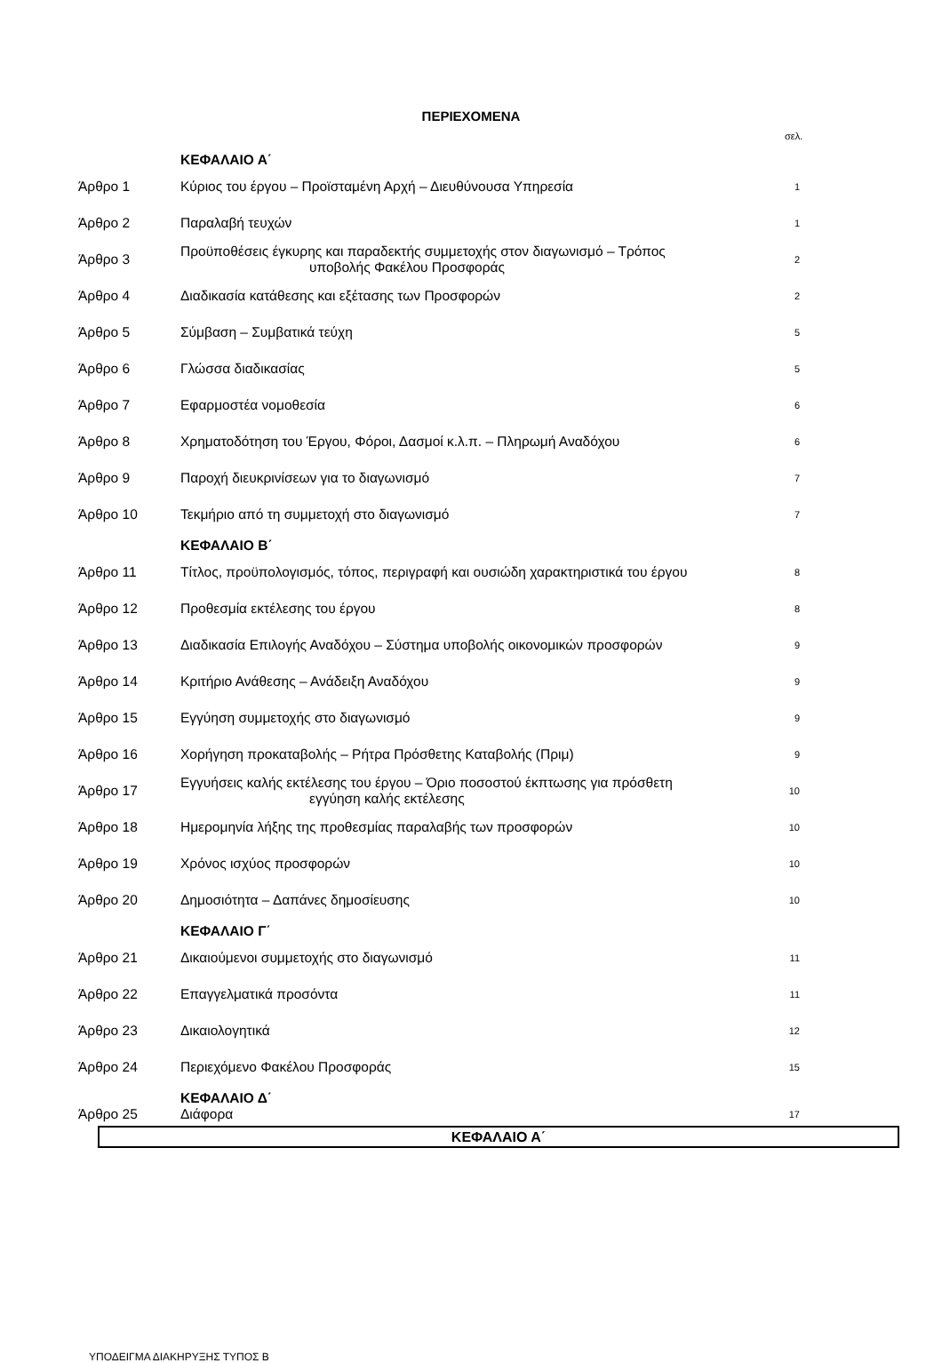ΠΕΡΙΕΧΟΜΕΝΑ
σελ.
| | ΚΕΦΑΛΑΙΟ Α΄ | |
| Άρθρο 1 | Κύριος του έργου – Προϊσταμένη Αρχή – Διευθύνουσα Υπηρεσία | 1 |
| Άρθρο 2 | Παραλαβή τευχών | 1 |
| Άρθρο 3 | Προϋποθέσεις έγκυρης και παραδεκτής συμμετοχής στον διαγωνισμό – Τρόπος υποβολής Φακέλου Προσφοράς | 2 |
| Άρθρο 4 | Διαδικασία κατάθεσης και εξέτασης των Προσφορών | 2 |
| Άρθρο 5 | Σύμβαση – Συμβατικά τεύχη | 5 |
| Άρθρο 6 | Γλώσσα διαδικασίας | 5 |
| Άρθρο 7 | Εφαρμοστέα νομοθεσία | 6 |
| Άρθρο 8 | Χρηματοδότηση του Έργου, Φόροι, Δασμοί κ.λ.π. – Πληρωμή Αναδόχου | 6 |
| Άρθρο 9 | Παροχή διευκρινίσεων για το διαγωνισμό | 7 |
| Άρθρο 10 | Τεκμήριο από τη συμμετοχή στο διαγωνισμό | 7 |
| | ΚΕΦΑΛΑΙΟ Β΄ | |
| Άρθρο 11 | Τίτλος, προϋπολογισμός, τόπος, περιγραφή και ουσιώδη χαρακτηριστικά του έργου | 8 |
| Άρθρο 12 | Προθεσμία εκτέλεσης του έργου | 8 |
| Άρθρο 13 | Διαδικασία Επιλογής Αναδόχου – Σύστημα υποβολής οικονομικών προσφορών | 9 |
| Άρθρο 14 | Κριτήριο Ανάθεσης – Ανάδειξη Αναδόχου | 9 |
| Άρθρο 15 | Εγγύηση συμμετοχής στο διαγωνισμό | 9 |
| Άρθρο 16 | Χορήγηση προκαταβολής – Ρήτρα Πρόσθετης Καταβολής (Πριμ) | 9 |
| Άρθρο 17 | Εγγυήσεις καλής εκτέλεσης του έργου – Όριο ποσοστού έκπτωσης για πρόσθετη εγγύηση καλής εκτέλεσης | 10 |
| Άρθρο 18 | Ημερομηνία λήξης της προθεσμίας παραλαβής των προσφορών | 10 |
| Άρθρο 19 | Χρόνος ισχύος προσφορών | 10 |
| Άρθρο 20 | Δημοσιότητα – Δαπάνες δημοσίευσης | 10 |
| | ΚΕΦΑΛΑΙΟ Γ΄ | |
| Άρθρο 21 | Δικαιούμενοι συμμετοχής στο διαγωνισμό | 11 |
| Άρθρο 22 | Επαγγελματικά προσόντα | 11 |
| Άρθρο 23 | Δικαιολογητικά | 12 |
| Άρθρο 24 | Περιεχόμενο Φακέλου Προσφοράς | 15 |
| | ΚΕΦΑΛΑΙΟ Δ΄ | |
| Άρθρο 25 | Διάφορα | 17 |
ΚΕΦΑΛΑΙΟ Α΄
ΥΠΟΔΕΙΓΜΑ ΔΙΑΚΗΡΥΞΗΣ ΤΥΠΟΣ Β